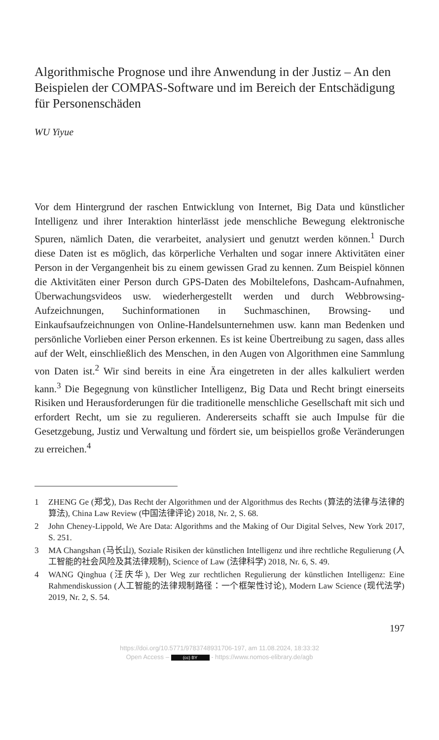Algorithmische Prognose und ihre Anwendung in der Justiz – An den Beispielen der COMPAS-Software und im Bereich der Entschädigung für Personenschäden
WU Yiyue
Vor dem Hintergrund der raschen Entwicklung von Internet, Big Data und künstlicher Intelligenz und ihrer Interaktion hinterlässt jede menschliche Bewegung elektronische Spuren, nämlich Daten, die verarbeitet, analysiert und genutzt werden können.<sup>1</sup> Durch diese Daten ist es möglich, das körperliche Verhalten und sogar innere Aktivitäten einer Person in der Vergangenheit bis zu einem gewissen Grad zu kennen. Zum Beispiel können die Aktivitäten einer Person durch GPS-Daten des Mobiltelefons, Dashcam-Aufnahmen, Überwachungsvideos usw. wiederhergestellt werden und durch Webbrowsing-Aufzeichnungen, Suchinformationen in Suchmaschinen, Browsing- und Einkaufsaufzeichnungen von Online-Handelsunternehmen usw. kann man Bedenken und persönliche Vorlieben einer Person erkennen. Es ist keine Übertreibung zu sagen, dass alles auf der Welt, einschließlich des Menschen, in den Augen von Algorithmen eine Sammlung von Daten ist.<sup>2</sup> Wir sind bereits in eine Ära eingetreten in der alles kalkuliert werden kann.<sup>3</sup> Die Begegnung von künstlicher Intelligenz, Big Data und Recht bringt einerseits Risiken und Herausforderungen für die traditionelle menschliche Gesellschaft mit sich und erfordert Recht, um sie zu regulieren. Andererseits schafft sie auch Impulse für die Gesetzgebung, Justiz und Verwaltung und fördert sie, um beispiellos große Veränderungen zu erreichen.<sup>4</sup>
1 ZHENG Ge (郑戈), Das Recht der Algorithmen und der Algorithmus des Rechts (算法的法律与法律的算法), China Law Review (中国法律评论) 2018, Nr. 2, S. 68.
2 John Cheney-Lippold, We Are Data: Algorithms and the Making of Our Digital Selves, New York 2017, S. 251.
3 MA Changshan (马长山), Soziale Risiken der künstlichen Intelligenz und ihre rechtliche Regulierung (人工智能的社会风险及其法律规制), Science of Law (法律科学) 2018, Nr. 6, S. 49.
4 WANG Qinghua (汪庆华), Der Weg zur rechtlichen Regulierung der künstlichen Intelligenz: Eine Rahmendiskussion (人工智能的法律规制路径：一个框架性讨论), Modern Law Science (现代法学) 2019, Nr. 2, S. 54.
197
https://doi.org/10.5771/9783748931706-197, am 11.08.2024, 18:33:32
Open Access – (cc) BY - https://www.nomos-elibrary.de/agb